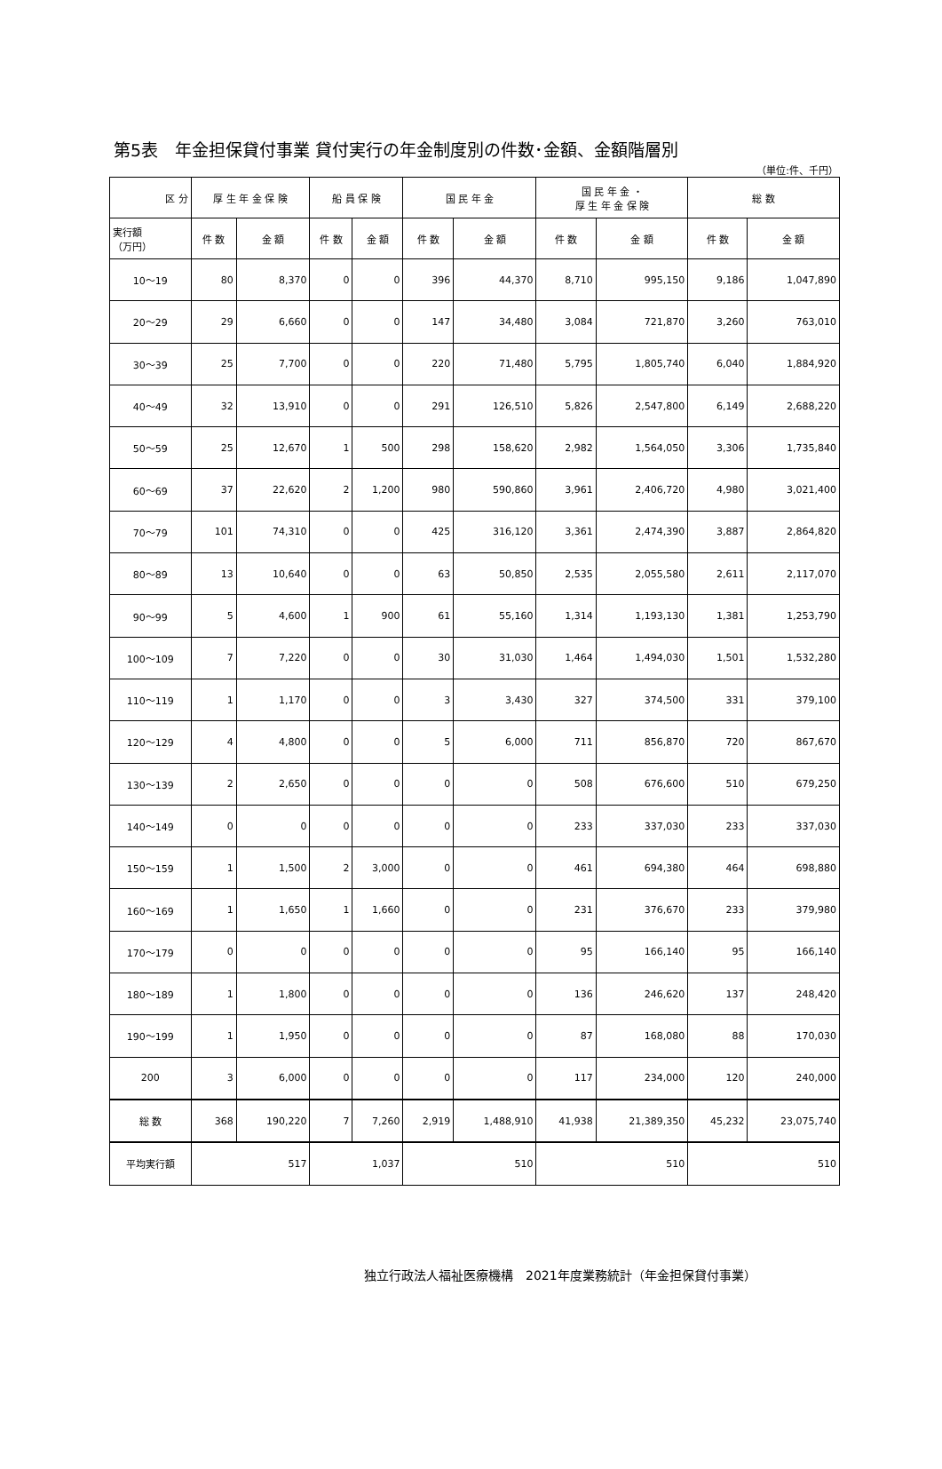第5表　年金担保貸付事業 貸付実行の年金制度別の件数･金額、金額階層別
（単位:件、千円）
| 区 分 | 厚 生 年 金 保 険 | | 船 員 保 険 | | 国 民 年 金 | | 国 民 年 金 ・ 厚 生 年 金 保 険 | | 総 数 | |
| --- | --- | --- | --- | --- | --- | --- | --- | --- | --- | --- |
| 実行額 （万円） | 件 数 | 金 額 | 件 数 | 金 額 | 件 数 | 金 額 | 件 数 | 金 額 | 件 数 | 金 額 |
| 10～19 | 80 | 8,370 | 0 | 0 | 396 | 44,370 | 8,710 | 995,150 | 9,186 | 1,047,890 |
| 20～29 | 29 | 6,660 | 0 | 0 | 147 | 34,480 | 3,084 | 721,870 | 3,260 | 763,010 |
| 30～39 | 25 | 7,700 | 0 | 0 | 220 | 71,480 | 5,795 | 1,805,740 | 6,040 | 1,884,920 |
| 40～49 | 32 | 13,910 | 0 | 0 | 291 | 126,510 | 5,826 | 2,547,800 | 6,149 | 2,688,220 |
| 50～59 | 25 | 12,670 | 1 | 500 | 298 | 158,620 | 2,982 | 1,564,050 | 3,306 | 1,735,840 |
| 60～69 | 37 | 22,620 | 2 | 1,200 | 980 | 590,860 | 3,961 | 2,406,720 | 4,980 | 3,021,400 |
| 70～79 | 101 | 74,310 | 0 | 0 | 425 | 316,120 | 3,361 | 2,474,390 | 3,887 | 2,864,820 |
| 80～89 | 13 | 10,640 | 0 | 0 | 63 | 50,850 | 2,535 | 2,055,580 | 2,611 | 2,117,070 |
| 90～99 | 5 | 4,600 | 1 | 900 | 61 | 55,160 | 1,314 | 1,193,130 | 1,381 | 1,253,790 |
| 100～109 | 7 | 7,220 | 0 | 0 | 30 | 31,030 | 1,464 | 1,494,030 | 1,501 | 1,532,280 |
| 110～119 | 1 | 1,170 | 0 | 0 | 3 | 3,430 | 327 | 374,500 | 331 | 379,100 |
| 120～129 | 4 | 4,800 | 0 | 0 | 5 | 6,000 | 711 | 856,870 | 720 | 867,670 |
| 130～139 | 2 | 2,650 | 0 | 0 | 0 | 0 | 508 | 676,600 | 510 | 679,250 |
| 140～149 | 0 | 0 | 0 | 0 | 0 | 0 | 233 | 337,030 | 233 | 337,030 |
| 150～159 | 1 | 1,500 | 2 | 3,000 | 0 | 0 | 461 | 694,380 | 464 | 698,880 |
| 160～169 | 1 | 1,650 | 1 | 1,660 | 0 | 0 | 231 | 376,670 | 233 | 379,980 |
| 170～179 | 0 | 0 | 0 | 0 | 0 | 0 | 95 | 166,140 | 95 | 166,140 |
| 180～189 | 1 | 1,800 | 0 | 0 | 0 | 0 | 136 | 246,620 | 137 | 248,420 |
| 190～199 | 1 | 1,950 | 0 | 0 | 0 | 0 | 87 | 168,080 | 88 | 170,030 |
| 200 | 3 | 6,000 | 0 | 0 | 0 | 0 | 117 | 234,000 | 120 | 240,000 |
| 総 数 | 368 | 190,220 | 7 | 7,260 | 2,919 | 1,488,910 | 41,938 | 21,389,350 | 45,232 | 23,075,740 |
| 平均実行額 | 517 | | 1,037 | | 510 | | 510 | | 510 | |
独立行政法人福祉医療機構　2021年度業務統計（年金担保貸付事業）